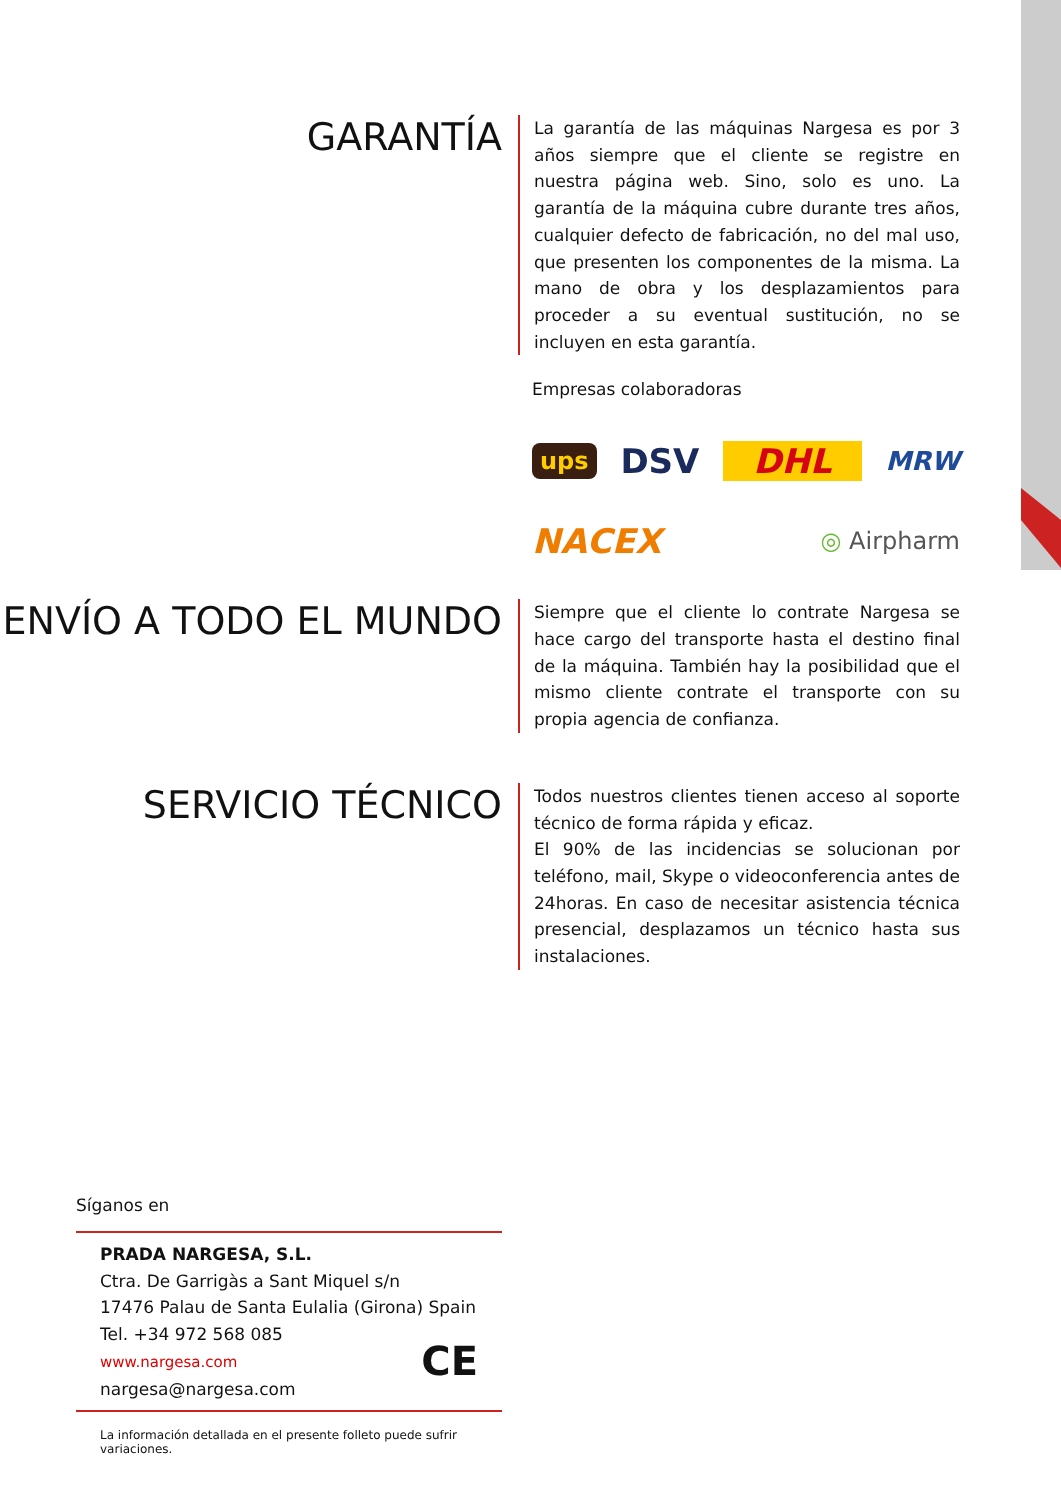GARANTÍA
La garantía de las máquinas Nargesa es por 3 años siempre que el cliente se registre en nuestra página web. Sino, solo es uno. La garantía de la máquina cubre durante tres años, cualquier defecto de fabricación, no del mal uso, que presenten los componentes de la misma. La mano de obra y los desplazamientos para proceder a su eventual sustitución, no se incluyen en esta garantía.
Empresas colaboradoras
ups DSV DHL MRW NACEX ◎ Airpharm
ENVÍO A TODO EL MUNDO
Siempre que el cliente lo contrate Nargesa se hace cargo del transporte hasta el destino final de la máquina. También hay la posibilidad que el mismo cliente contrate el transporte con su propia agencia de confianza.
SERVICIO TÉCNICO
Todos nuestros clientes tienen acceso al soporte técnico de forma rápida y eficaz.
El 90% de las incidencias se solucionan por teléfono, mail, Skype o videoconferencia antes de 24horas. En caso de necesitar asistencia técnica presencial, desplazamos un técnico hasta sus instalaciones.
Síganos en
PRADA NARGESA, S.L.
Ctra. De Garrigàs a Sant Miquel s/n
17476 Palau de Santa Eulalia (Girona) Spain
Tel. +34 972 568 085
www.nargesa.com CE
nargesa@nargesa.com
La información detallada en el presente folleto puede sufrir variaciones.